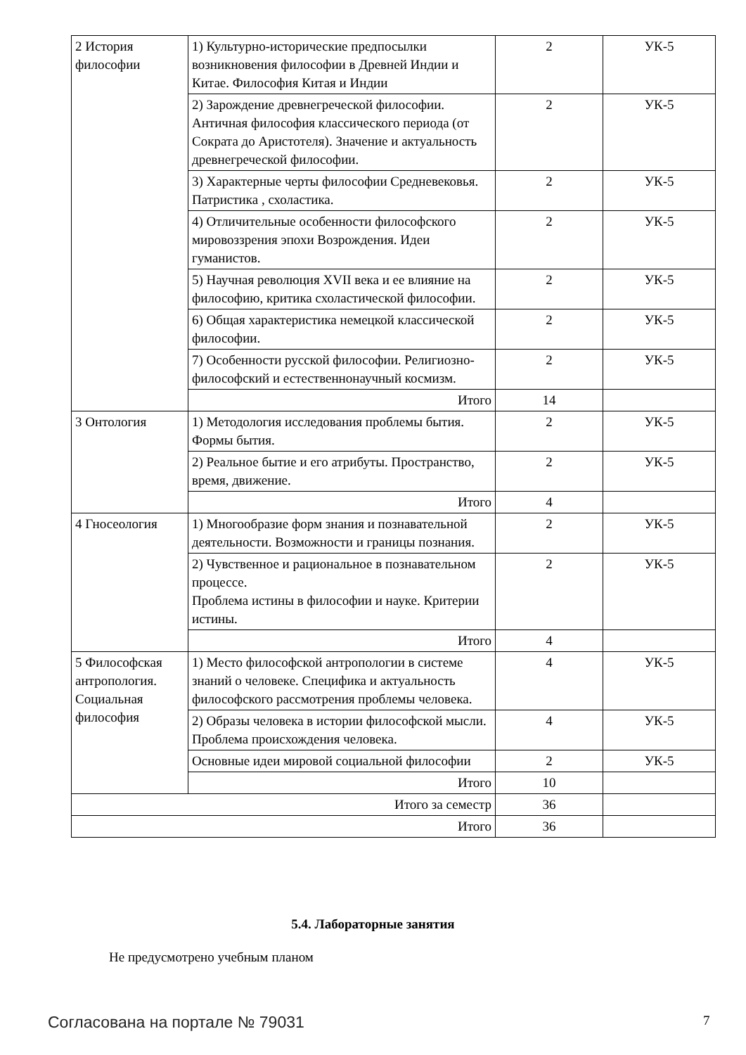| 2 История философии | 1) Культурно-исторические предпосылки возникновения философии в Древней Индии и Китае. Философия Китая и Индии | 2 | УК-5 |
| | 2) Зарождение древнегреческой философии. Античная философия классического периода (от Сократа до Аристотеля). Значение и актуальность древнегреческой философии. | 2 | УК-5 |
| | 3) Характерные черты философии Средневековья. Патристика , схоластика. | 2 | УК-5 |
| | 4) Отличительные особенности философского мировоззрения эпохи Возрождения. Идеи гуманистов. | 2 | УК-5 |
| | 5) Научная революция XVII века и ее влияние на философию, критика схоластической философии. | 2 | УК-5 |
| | 6) Общая характеристика немецкой классической философии. | 2 | УК-5 |
| | 7) Особенности русской философии. Религиозно-философский и естественнонаучный космизм. | 2 | УК-5 |
| | Итого | 14 | |
| 3 Онтология | 1) Методология исследования проблемы бытия. Формы бытия. | 2 | УК-5 |
| | 2) Реальное бытие и его атрибуты. Пространство, время, движение. | 2 | УК-5 |
| | Итого | 4 | |
| 4 Гносеология | 1) Многообразие форм знания и познавательной деятельности. Возможности и границы познания. | 2 | УК-5 |
| | 2) Чувственное и рациональное в познавательном процессе. Проблема истины в философии и науке. Критерии истины. | 2 | УК-5 |
| | Итого | 4 | |
| 5 Философская антропология. Социальная философия | 1) Место философской антропологии в системе знаний о человеке. Специфика и актуальность философского рассмотрения проблемы человека. | 4 | УК-5 |
| | 2) Образы человека в истории философской мысли. Проблема происхождения человека. | 4 | УК-5 |
| | Основные идеи мировой социальной философии | 2 | УК-5 |
| | Итого | 10 | |
| Итого за семестр | | 36 | |
| Итого | | 36 | |
5.4. Лабораторные занятия
Не предусмотрено учебным планом
Согласована на портале № 79031 7